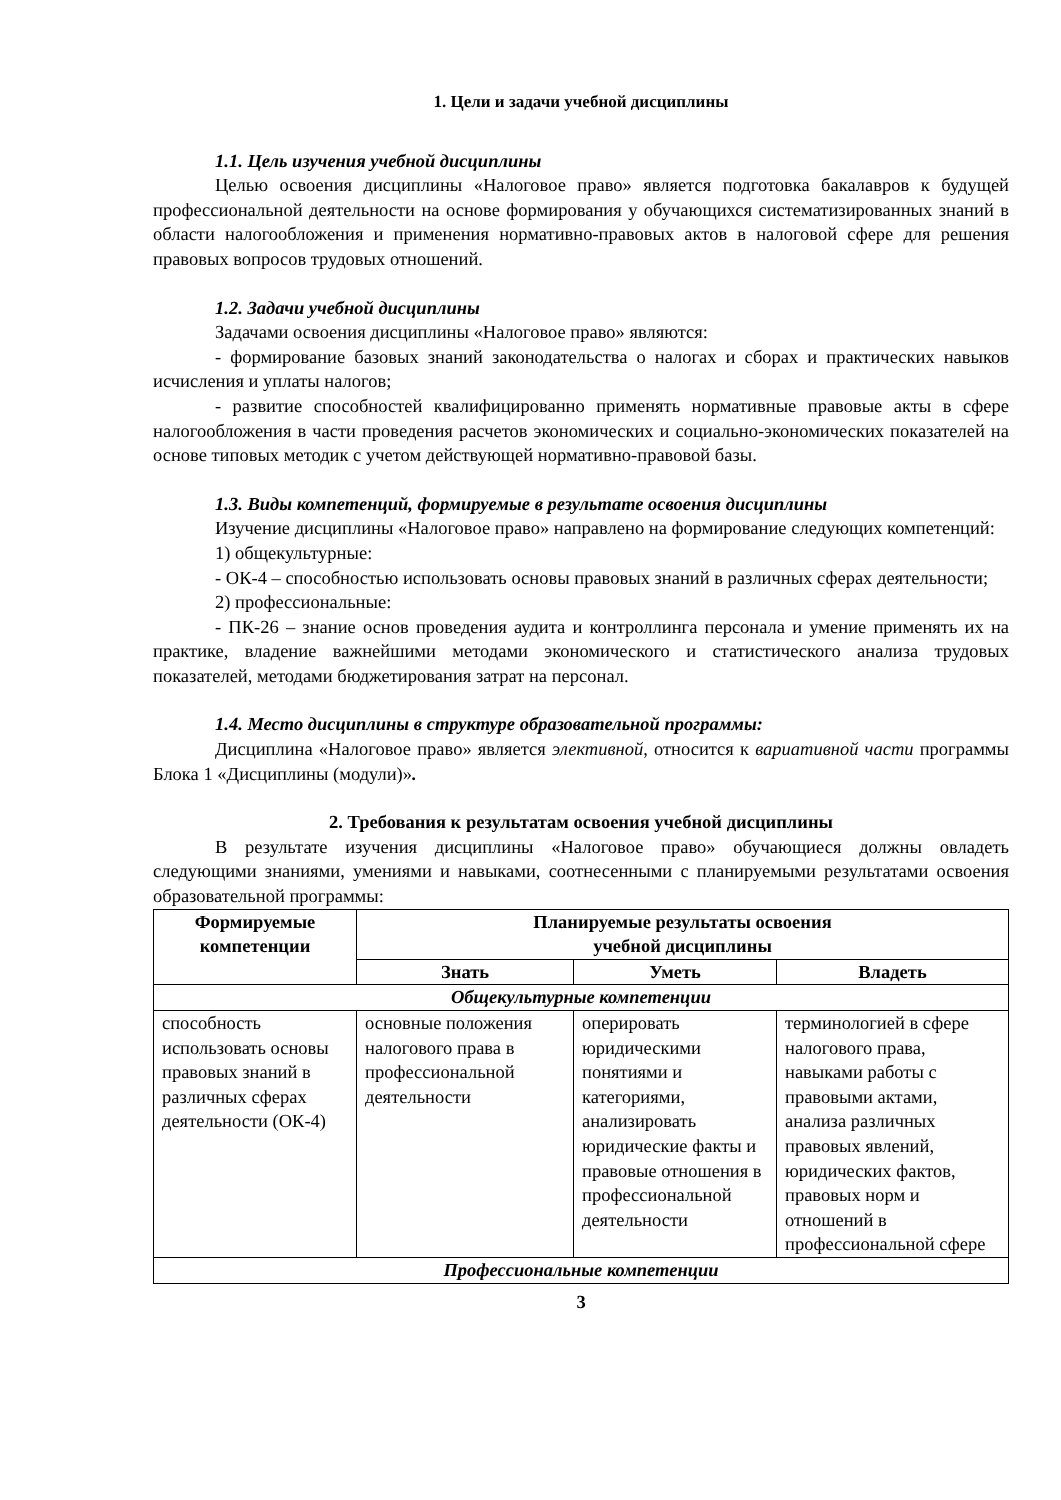1. Цели и задачи учебной дисциплины
1.1. Цель изучения учебной дисциплины
Целью освоения дисциплины «Налоговое право» является подготовка бакалавров к будущей профессиональной деятельности на основе формирования у обучающихся систематизированных знаний в области налогообложения и применения нормативно-правовых актов в налоговой сфере для решения правовых вопросов трудовых отношений.
1.2. Задачи учебной дисциплины
Задачами освоения дисциплины «Налоговое право» являются:
- формирование базовых знаний законодательства о налогах и сборах и практических навыков исчисления и уплаты налогов;
- развитие способностей квалифицированно применять нормативные правовые акты в сфере налогообложения в части проведения расчетов экономических и социально-экономических показателей на основе типовых методик с учетом действующей нормативно-правовой базы.
1.3. Виды компетенций, формируемые в результате освоения дисциплины
Изучение дисциплины «Налоговое право» направлено на формирование следующих компетенций:
1) общекультурные:
- ОК-4 – способностью использовать основы правовых знаний в различных сферах деятельности;
2) профессиональные:
- ПК-26 – знание основ проведения аудита и контроллинга персонала и умение применять их на практике, владение важнейшими методами экономического и статистического анализа трудовых показателей, методами бюджетирования затрат на персонал.
1.4. Место дисциплины в структуре образовательной программы:
Дисциплина «Налоговое право» является элективной, относится к вариативной части программы Блока 1 «Дисциплины (модули)».
2. Требования к результатам освоения учебной дисциплины
В результате изучения дисциплины «Налоговое право» обучающиеся должны овладеть следующими знаниями, умениями и навыками, соотнесенными с планируемыми результатами освоения образовательной программы:
| Формируемые компетенции | Планируемые результаты освоения учебной дисциплины | | |
| --- | --- | --- | --- |
| | Знать | Уметь | Владеть |
| Общекультурные компетенции | | | |
| способность использовать основы правовых знаний в различных сферах деятельности (ОК-4) | основные положения налогового права в профессиональной деятельности | оперировать юридическими понятиями и категориями, анализировать юридические факты и правовые отношения в профессиональной деятельности | терминологией в сфере налогового права, навыками работы с правовыми актами, анализа различных правовых явлений, юридических фактов, правовых норм и отношений в профессиональной сфере |
| Профессиональные компетенции | | | |
3